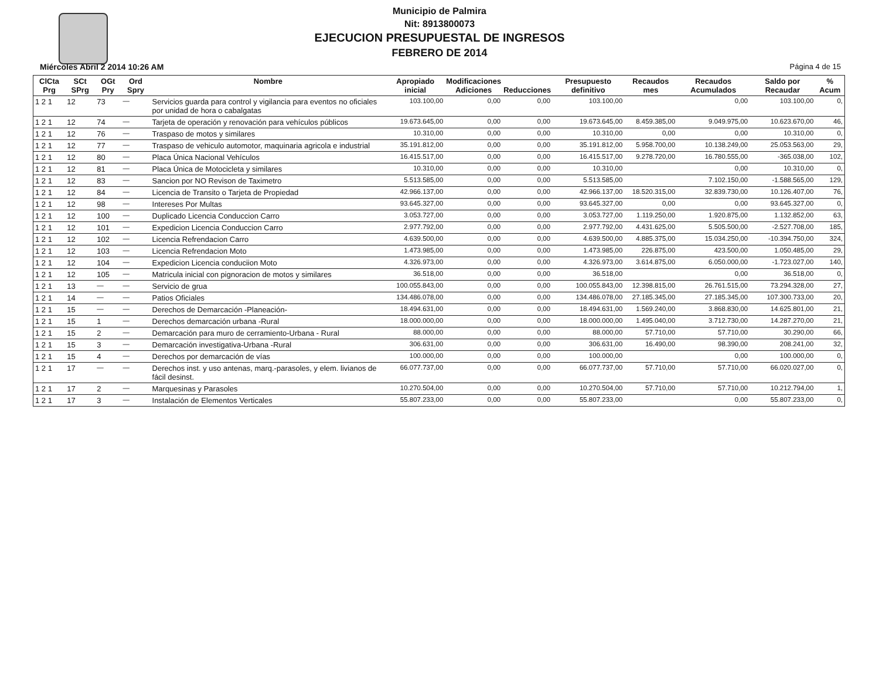Municipio de Palmira
Nit: 8913800073
EJECUCION PRESUPUESTAL DE INGRESOS
FEBRERO DE 2014
Miércoles Abril 2 2014 10:26 AM Página 4 de 15
| ClCta Prg | SCt SPrg | OGt Pry | Ord Spry | Nombre | Apropiado inicial | Modificaciones Adiciones | Reducciones | Presupuesto definitivo | Recaudos mes | Recaudos Acumulados | Saldo por Recaudar | % Acum |
| --- | --- | --- | --- | --- | --- | --- | --- | --- | --- | --- | --- | --- |
| 1 2 1 | 12 | 73 | — | Servicios guarda para control y vigilancia para eventos no oficiales por unidad de hora o cabalgatas | 103.100,00 | 0,00 | 0,00 | 103.100,00 | | 0,00 | 103.100,00 | 0, |
| 1 2 1 | 12 | 74 | — | Tarjeta de operación y renovación para vehículos públicos | 19.673.645,00 | 0,00 | 0,00 | 19.673.645,00 | 8.459.385,00 | 9.049.975,00 | 10.623.670,00 | 46, |
| 1 2 1 | 12 | 76 | — | Traspaso de motos y similares | 10.310,00 | 0,00 | 0,00 | 10.310,00 | 0,00 | 0,00 | 10.310,00 | 0, |
| 1 2 1 | 12 | 77 | — | Traspaso de vehiculo automotor, maquinaria agricola e industrial | 35.191.812,00 | 0,00 | 0,00 | 35.191.812,00 | 5.958.700,00 | 10.138.249,00 | 25.053.563,00 | 29, |
| 1 2 1 | 12 | 80 | — | Placa Única Nacional Vehículos | 16.415.517,00 | 0,00 | 0,00 | 16.415.517,00 | 9.278.720,00 | 16.780.555,00 | -365.038,00 | 102, |
| 1 2 1 | 12 | 81 | — | Placa Única de Motocicleta y similares | 10.310,00 | 0,00 | 0,00 | 10.310,00 | | 0,00 | 10.310,00 | 0, |
| 1 2 1 | 12 | 83 | — | Sancion por NO Revison de Taximetro | 5.513.585,00 | 0,00 | 0,00 | 5.513.585,00 | | 7.102.150,00 | -1.588.565,00 | 129, |
| 1 2 1 | 12 | 84 | — | Licencia de Transito o Tarjeta de Propiedad | 42.966.137,00 | 0,00 | 0,00 | 42.966.137,00 | 18.520.315,00 | 32.839.730,00 | 10.126.407,00 | 76, |
| 1 2 1 | 12 | 98 | — | Intereses Por Multas | 93.645.327,00 | 0,00 | 0,00 | 93.645.327,00 | 0,00 | 0,00 | 93.645.327,00 | 0, |
| 1 2 1 | 12 | 100 | — | Duplicado Licencia Conduccion Carro | 3.053.727,00 | 0,00 | 0,00 | 3.053.727,00 | 1.119.250,00 | 1.920.875,00 | 1.132.852,00 | 63, |
| 1 2 1 | 12 | 101 | — | Expedicion Licencia Conduccion Carro | 2.977.792,00 | 0,00 | 0,00 | 2.977.792,00 | 4.431.625,00 | 5.505.500,00 | -2.527.708,00 | 185, |
| 1 2 1 | 12 | 102 | — | Licencia Refrendacion Carro | 4.639.500,00 | 0,00 | 0,00 | 4.639.500,00 | 4.885.375,00 | 15.034.250,00 | -10.394.750,00 | 324, |
| 1 2 1 | 12 | 103 | — | Licencia Refrendacion Moto | 1.473.985,00 | 0,00 | 0,00 | 1.473.985,00 | 226.875,00 | 423.500,00 | 1.050.485,00 | 29, |
| 1 2 1 | 12 | 104 | — | Expedicion Licencia conduciion Moto | 4.326.973,00 | 0,00 | 0,00 | 4.326.973,00 | 3.614.875,00 | 6.050.000,00 | -1.723.027,00 | 140, |
| 1 2 1 | 12 | 105 | — | Matricula inicial con pignoracion de motos y similares | 36.518,00 | 0,00 | 0,00 | 36.518,00 | | 0,00 | 36.518,00 | 0, |
| 1 2 1 | 13 | — | — | Servicio de grua | 100.055.843,00 | 0,00 | 0,00 | 100.055.843,00 | 12.398.815,00 | 26.761.515,00 | 73.294.328,00 | 27, |
| 1 2 1 | 14 | — | — | Patios Oficiales | 134.486.078,00 | 0,00 | 0,00 | 134.486.078,00 | 27.185.345,00 | 27.185.345,00 | 107.300.733,00 | 20, |
| 1 2 1 | 15 | — | — | Derechos de Demarcación -Planeación- | 18.494.631,00 | 0,00 | 0,00 | 18.494.631,00 | 1.569.240,00 | 3.868.830,00 | 14.625.801,00 | 21, |
| 1 2 1 | 15 | 1 | — | Derechos demarcación urbana -Rural | 18.000.000,00 | 0,00 | 0,00 | 18.000.000,00 | 1.495.040,00 | 3.712.730,00 | 14.287.270,00 | 21, |
| 1 2 1 | 15 | 2 | — | Demarcación para muro de cerramiento-Urbana - Rural | 88.000,00 | 0,00 | 0,00 | 88.000,00 | 57.710,00 | 57.710,00 | 30.290,00 | 66, |
| 1 2 1 | 15 | 3 | — | Demarcación investigativa-Urbana -Rural | 306.631,00 | 0,00 | 0,00 | 306.631,00 | 16.490,00 | 98.390,00 | 208.241,00 | 32, |
| 1 2 1 | 15 | 4 | — | Derechos por demarcación de vías | 100.000,00 | 0,00 | 0,00 | 100.000,00 | | 0,00 | 100.000,00 | 0, |
| 1 2 1 | 17 | — | — | Derechos inst. y uso antenas, marq.-parasoles, y elem. livianos de fácil desinst. | 66.077.737,00 | 0,00 | 0,00 | 66.077.737,00 | 57.710,00 | 57.710,00 | 66.020.027,00 | 0, |
| 1 2 1 | 17 | 2 | — | Marquesinas y Parasoles | 10.270.504,00 | 0,00 | 0,00 | 10.270.504,00 | 57.710,00 | 57.710,00 | 10.212.794,00 | 1, |
| 1 2 1 | 17 | 3 | — | Instalación de Elementos Verticales | 55.807.233,00 | 0,00 | 0,00 | 55.807.233,00 | | 0,00 | 55.807.233,00 | 0, |